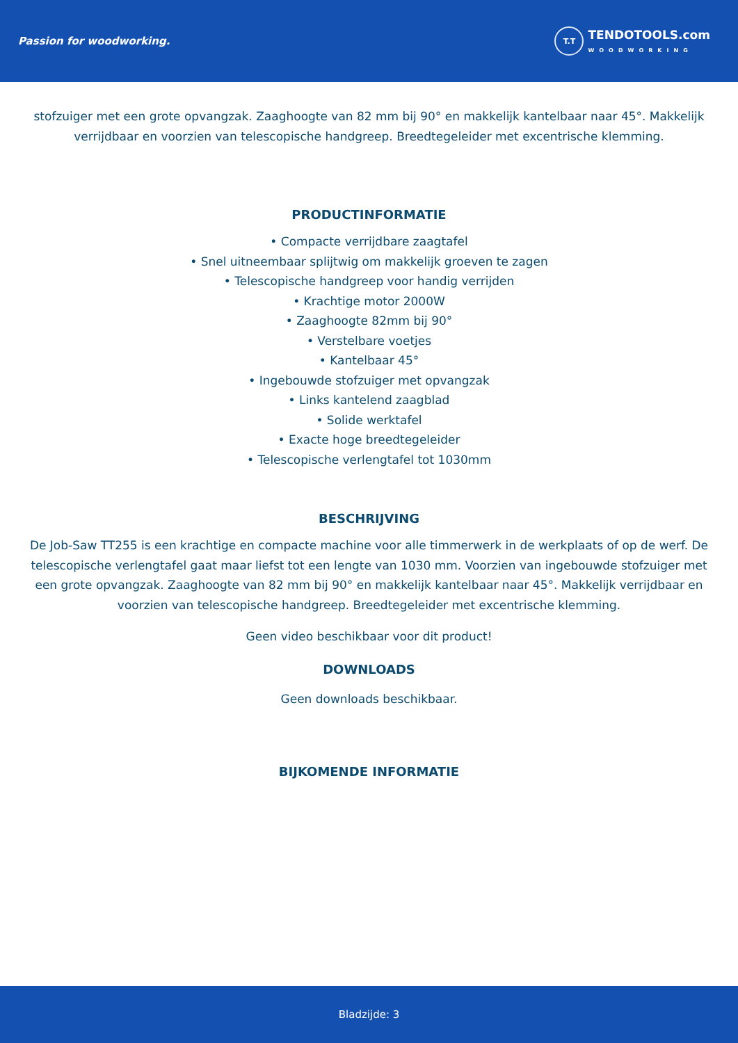Passion for woodworking.
T.T
TENDOTOOLS.com
WOODWORKING
stofzuiger met een grote opvangzak. Zaaghoogte van 82 mm bij 90° en makkelijk kantelbaar naar 45°. Makkelijk verrijdbaar en voorzien van telescopische handgreep. Breedtegeleider met excentrische klemming.
PRODUCTINFORMATIE
• Compacte verrijdbare zaagtafel
• Snel uitneembaar splijtwig om makkelijk groeven te zagen
• Telescopische handgreep voor handig verrijden
• Krachtige motor 2000W
• Zaaghoogte 82mm bij 90°
• Verstelbare voetjes
• Kantelbaar 45°
• Ingebouwde stofzuiger met opvangzak
• Links kantelend zaagblad
• Solide werktafel
• Exacte hoge breedtegeleider
• Telescopische verlengtafel tot 1030mm
BESCHRIJVING
De Job-Saw TT255 is een krachtige en compacte machine voor alle timmerwerk in de werkplaats of op de werf. De telescopische verlengtafel gaat maar liefst tot een lengte van 1030 mm. Voorzien van ingebouwde stofzuiger met een grote opvangzak. Zaaghoogte van 82 mm bij 90° en makkelijk kantelbaar naar 45°. Makkelijk verrijdbaar en voorzien van telescopische handgreep. Breedtegeleider met excentrische klemming.
Geen video beschikbaar voor dit product!
DOWNLOADS
Geen downloads beschikbaar.
BIJKOMENDE INFORMATIE
Bladzijde: 3